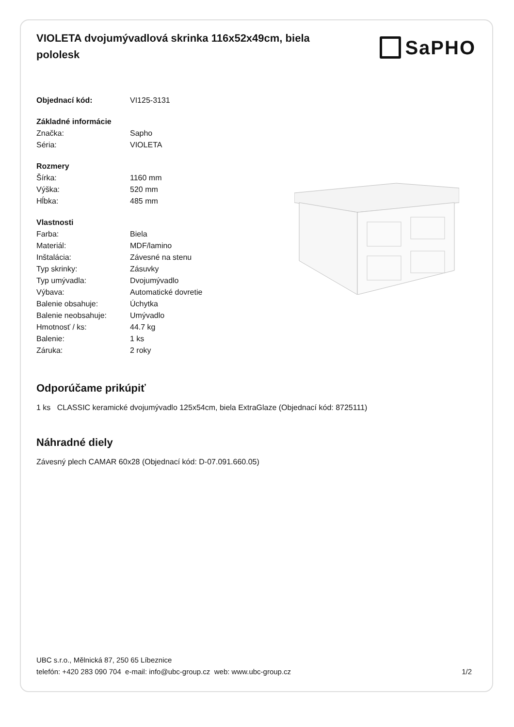VIOLETA dvojumývadlová skrinka 116x52x49cm, biela pololesk
SaPHO
| Objednací kód: | VI125-3131 |
| Základné informácie | |
| Značka: | Sapho |
| Séria: | VIOLETA |
| Rozmery | |
| Šírka: | 1160 mm |
| Výška: | 520 mm |
| Hĺbka: | 485 mm |
| Vlastnosti | |
| Farba: | Biela |
| Materiál: | MDF/lamino |
| Inštalácia: | Závesné na stenu |
| Typ skrinky: | Zásuvky |
| Typ umývadla: | Dvojumývadlo |
| Výbava: | Automatické dovretie |
| Balenie obsahuje: | Úchytka |
| Balenie neobsahuje: | Umývadlo |
| Hmotnosť / ks: | 44.7 kg |
| Balenie: | 1 ks |
| Záruka: | 2 roky |
Odporúčame prikúpiť
1 ks CLASSIC keramické dvojumývadlo 125x54cm, biela ExtraGlaze (Objednací kód: 8725111)
Náhradné diely
Závesný plech CAMAR 60x28 (Objednací kód: D-07.091.660.05)
UBC s.r.o., Mělnická 87, 250 65 Líbeznice
telefón: +420 283 090 704 e-mail: info@ubc-group.cz web: www.ubc-group.cz 1/2